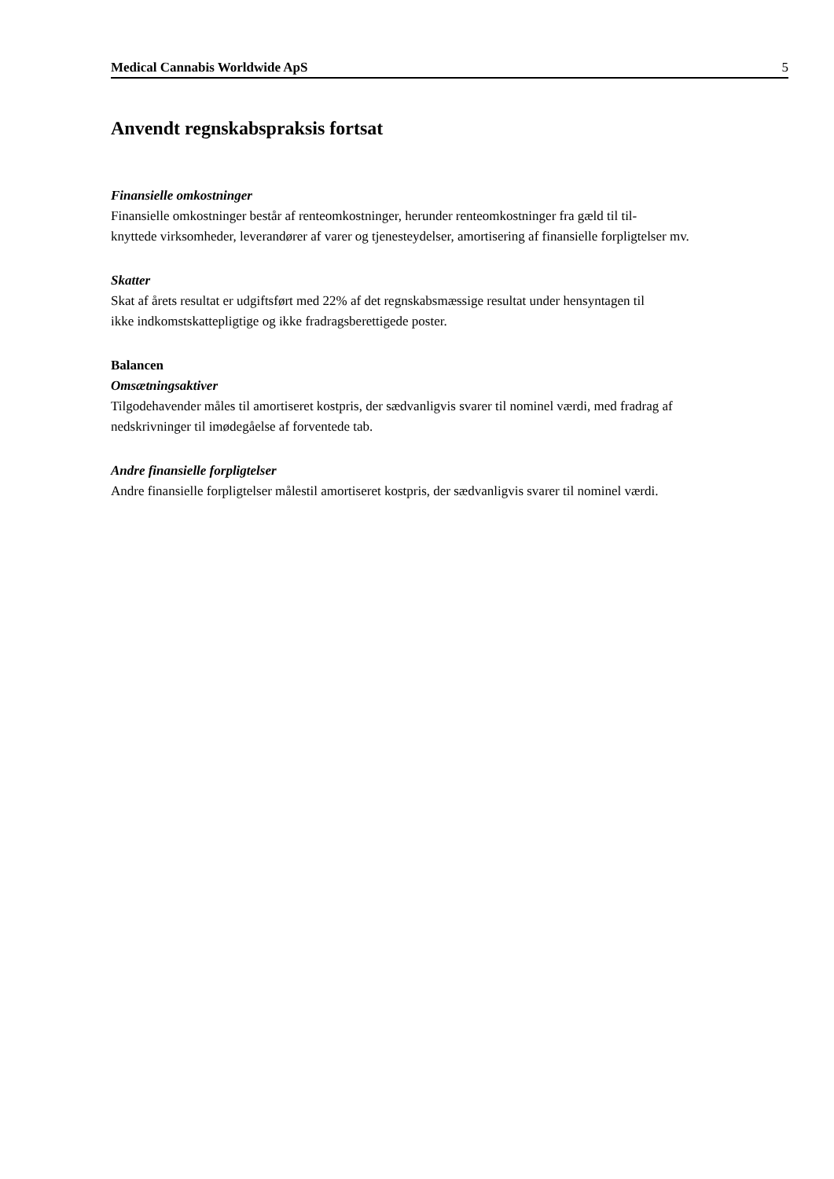Medical Cannabis Worldwide ApS 5
Anvendt regnskabspraksis fortsat
Finansielle omkostninger
Finansielle omkostninger består af renteomkostninger, herunder renteomkostninger fra gæld til til-
knyttede virksomheder, leverandører af varer og tjenesteydelser, amortisering af finansielle forpligtelser mv.
Skatter
Skat af årets resultat er udgiftsført med 22% af det regnskabsmæssige resultat under hensyntagen til
ikke indkomstskattepligtige og ikke fradragsberettigede poster.
Balancen
Omsætningsaktiver
Tilgodehavender måles til amortiseret kostpris, der sædvanligvis svarer til nominel værdi, med fradrag af
nedskrivninger til imødegåelse af forventede tab.
Andre finansielle forpligtelser
Andre finansielle forpligtelser målestil amortiseret kostpris, der sædvanligvis svarer til nominel værdi.